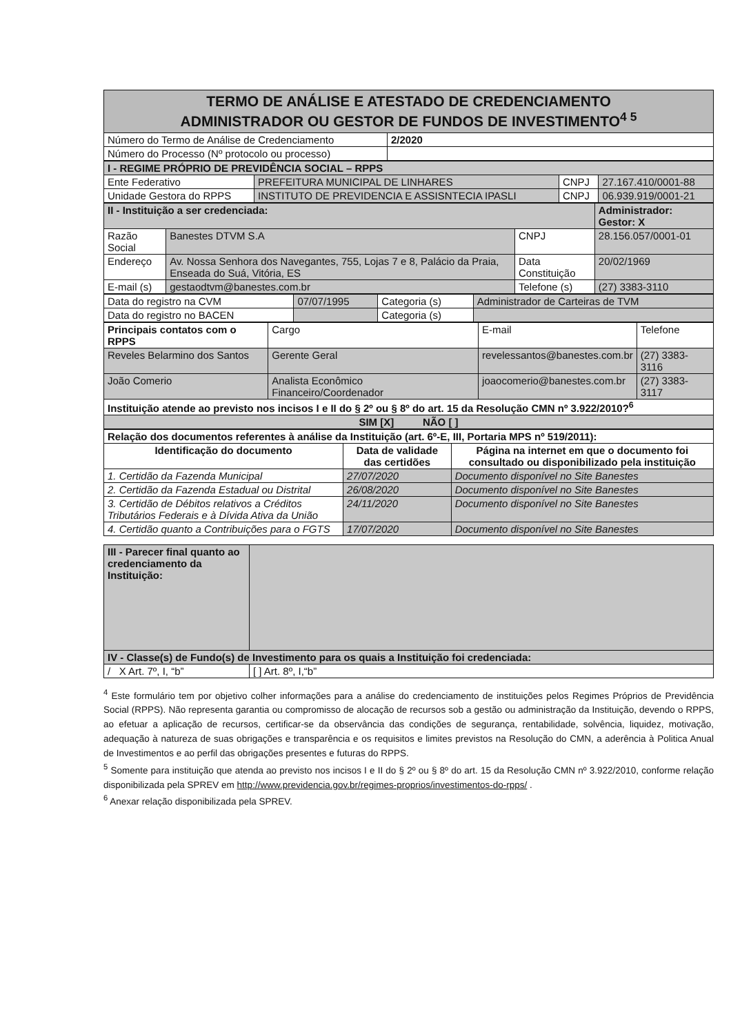| TERMO DE ANÁLISE E ATESTADO DE CREDENCIAMENTO ADMINISTRADOR OU GESTOR DE FUNDOS DE INVESTIMENTO<sup>4 5</sup> | |
| Número do Termo de Análise de Credenciamento | 2/2020 |
| Número do Processo (Nº protocolo ou processo) | |
| I - REGIME PRÓPRIO DE PREVIDÊNCIA SOCIAL – RPPS | | | |
| Ente Federativo | PREFEITURA MUNICIPAL DE LINHARES | CNPJ | 27.167.410/0001-88 |
| Unidade Gestora do RPPS | INSTITUTO DE PREVIDENCIA E ASSISNTECIA IPASLI | CNPJ | 06.939.919/0001-21 |
| II - Instituição a ser credenciada: | | | Administrador: Gestor: X |
| Razão Social | Banestes DTVM S.A | CNPJ | 28.156.057/0001-01 |
| Endereço | Av. Nossa Senhora dos Navegantes, 755, Lojas 7 e 8, Palácio da Praia, Enseada do Suá, Vitória, ES | Data Constituição | 20/02/1969 |
| E-mail (s) | gestaodtvm@banestes.com.br | Telefone (s) | (27) 3383-3110 |
| Data do registro na CVM | 07/07/1995 | Categoria (s) | Administrador de Carteiras de TVM |
| Data do registro no BACEN | | Categoria (s) | |
| Principais contatos com o RPPS | Cargo | E-mail | Telefone |
| Reveles Belarmino dos Santos | Gerente Geral | revelessantos@banestes.com.br | (27) 3383-3116 |
| João Comerio | Analista Econômico Financeiro/Coordenador | joaocomerio@banestes.com.br | (27) 3383-3117 |
| Instituição atende ao previsto nos incisos I e II do § 2º ou § 8º do art. 15 da Resolução CMN nº 3.922/2010?<sup>6</sup> | | | |
| SIM [X] NÃO [ ] | | | |
| Relação dos documentos referentes à análise da Instituição (art. 6º-E, III, Portaria MPS nº 519/2011): | | |
| Identificação do documento | Data de validade das certidões | Página na internet em que o documento foi consultado ou disponibilizado pela instituição |
| 1. Certidão da Fazenda Municipal | 27/07/2020 | Documento disponível no Site Banestes |
| 2. Certidão da Fazenda Estadual ou Distrital | 26/08/2020 | Documento disponível no Site Banestes |
| 3. Certidão de Débitos relativos a Créditos Tributários Federais e à Dívida Ativa da União | 24/11/2020 | Documento disponível no Site Banestes |
| 4. Certidão quanto a Contribuições para o FGTS | 17/07/2020 | Documento disponível no Site Banestes |
| III - Parecer final quanto ao credenciamento da Instituição: | |
| IV - Classe(s) de Fundo(s) de Investimento para os quais a Instituição foi credenciada: | |
| / X Art. 7º, I, “b” | [ ] Art. 8º, I,“b” |
<sup>4</sup> Este formulário tem por objetivo colher informações para a análise do credenciamento de instituições pelos Regimes Próprios de Previdência Social (RPPS). Não representa garantia ou compromisso de alocação de recursos sob a gestão ou administração da Instituição, devendo o RPPS, ao efetuar a aplicação de recursos, certificar-se da observância das condições de segurança, rentabilidade, solvência, liquidez, motivação, adequação à natureza de suas obrigações e transparência e os requisitos e limites previstos na Resolução do CMN, a aderência à Politica Anual de Investimentos e ao perfil das obrigações presentes e futuras do RPPS.
<sup>5</sup> Somente para instituição que atenda ao previsto nos incisos I e II do § 2º ou § 8º do art. 15 da Resolução CMN nº 3.922/2010, conforme relação disponibilizada pela SPREV em http://www.previdencia.gov.br/regimes-proprios/investimentos-do-rpps/ .
<sup>6</sup> Anexar relação disponibilizada pela SPREV.